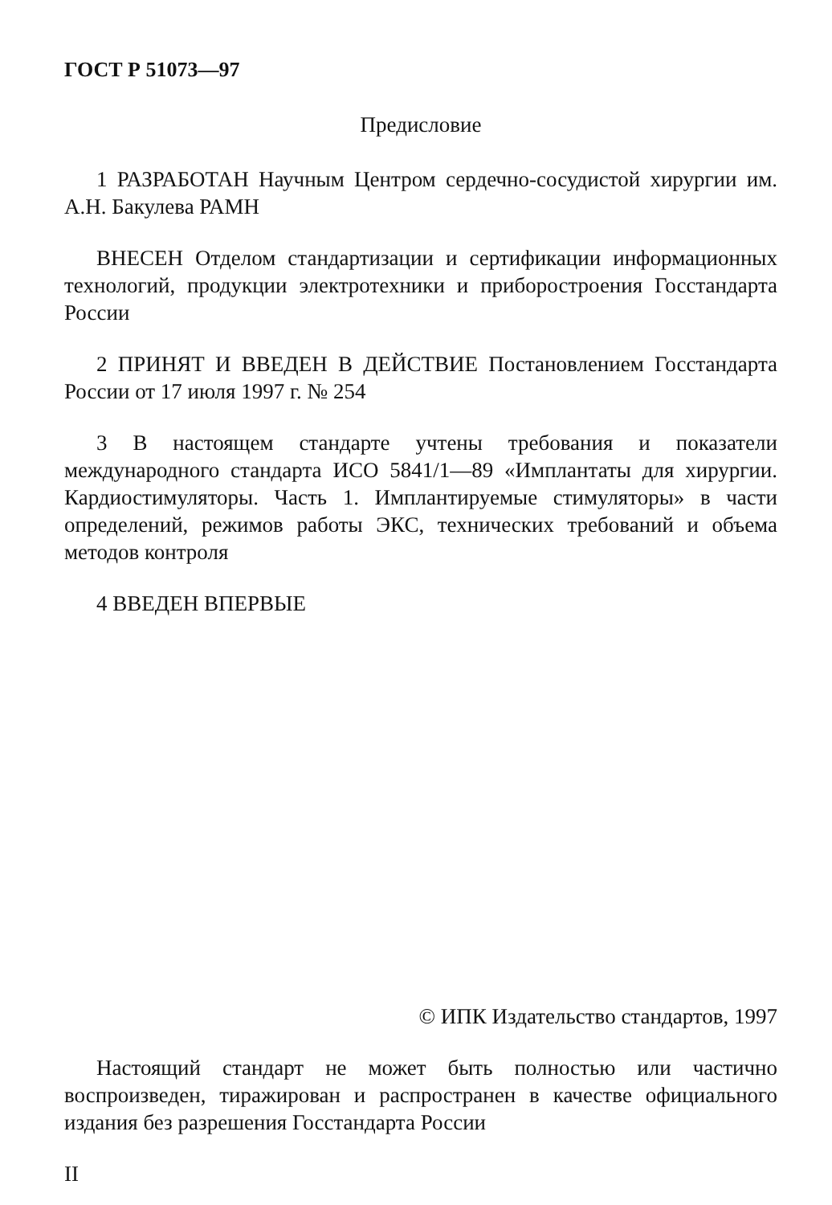ГОСТ Р 51073—97
Предисловие
1 РАЗРАБОТАН Научным Центром сердечно-сосудистой хирургии им. А.Н. Бакулева РАМН
ВНЕСЕН Отделом стандартизации и сертификации информационных технологий, продукции электротехники и приборостроения Госстандарта России
2 ПРИНЯТ И ВВЕДЕН В ДЕЙСТВИЕ Постановлением Госстандарта России от 17 июля 1997 г. № 254
3 В настоящем стандарте учтены требования и показатели международного стандарта ИСО 5841/1—89 «Имплантаты для хирургии. Кардиостимуляторы. Часть 1. Имплантируемые стимуляторы» в части определений, режимов работы ЭКС, технических требований и объема методов контроля
4 ВВЕДЕН ВПЕРВЫЕ
© ИПК Издательство стандартов, 1997
Настоящий стандарт не может быть полностью или частично воспроизведен, тиражирован и распространен в качестве официального издания без разрешения Госстандарта России
II